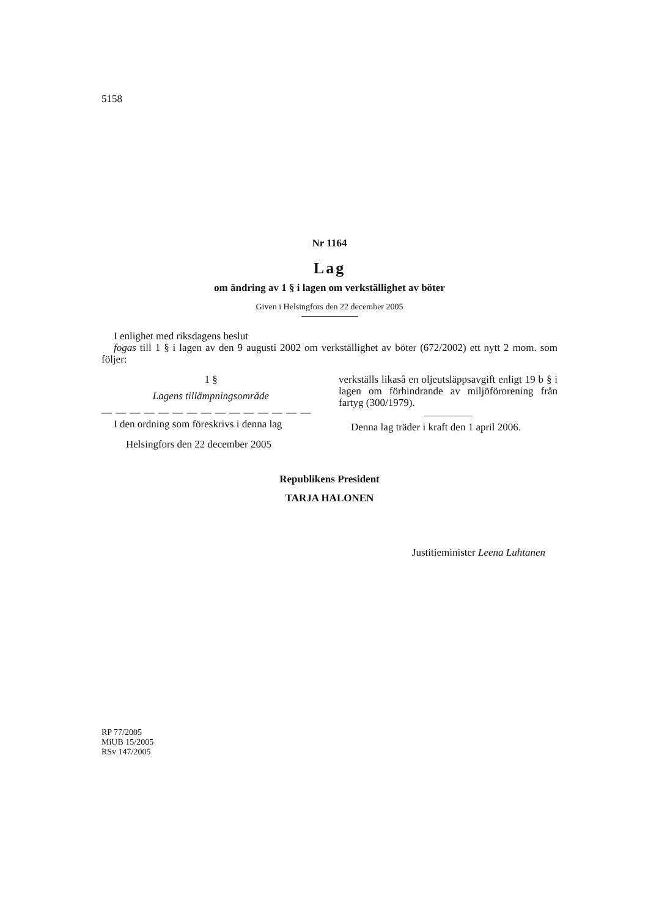5158
Nr 1164
Lag
om ändring av 1 § i lagen om verkställighet av böter
Given i Helsingfors den 22 december 2005
I enlighet med riksdagens beslut
fogas till 1 § i lagen av den 9 augusti 2002 om verkställighet av böter (672/2002) ett nytt 2 mom. som följer:
1 §
Lagens tillämpningsområde
— — — — — — — — — — — — — — —
I den ordning som föreskrivs i denna lag
Helsingfors den 22 december 2005
verkställs likaså en oljeutsläppsavgift enligt 19 b § i lagen om förhindrande av miljöförorening från fartyg (300/1979).
Denna lag träder i kraft den 1 april 2006.
Republikens President
TARJA HALONEN
Justitieminister Leena Luhtanen
RP 77/2005
MiUB 15/2005
RSv 147/2005